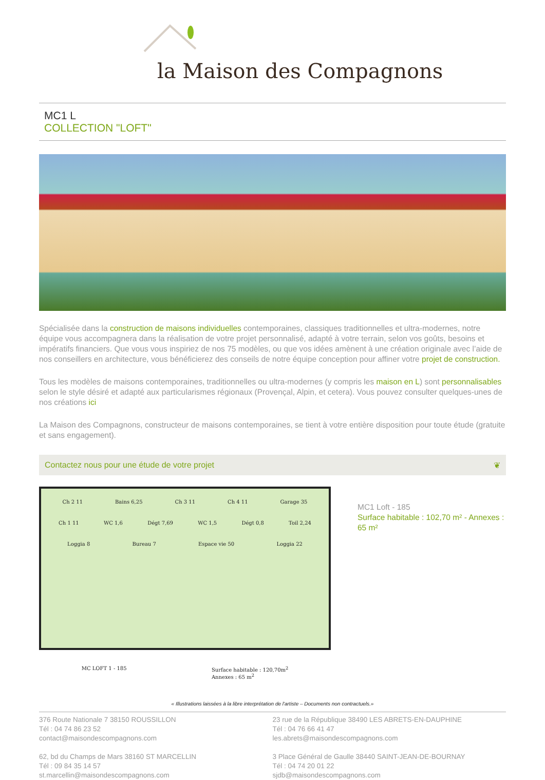la Maison des Compagnons
MC1 L
COLLECTION "LOFT"
Spécialisée dans la construction de maisons individuelles contemporaines, classiques traditionnelles et ultra-modernes, notre équipe vous accompagnera dans la réalisation de votre projet personnalisé, adapté à votre terrain, selon vos goûts, besoins et impératifs financiers. Que vous vous inspiriez de nos 75 modèles, ou que vos idées amènent à une création originale avec l’aide de nos conseillers en architecture, vous bénéficierez des conseils de notre équipe conception pour affiner votre projet de construction.
Tous les modèles de maisons contemporaines, traditionnelles ou ultra-modernes (y compris les maison en L) sont personnalisables selon le style désiré et adapté aux particularismes régionaux (Provençal, Alpin, et cetera). Vous pouvez consulter quelques-unes de nos créations ici
La Maison des Compagnons, constructeur de maisons contemporaines, se tient à votre entière disposition pour toute étude (gratuite et sans engagement).
Contactez nous pour une étude de votre projet ❦
Ch 2 11 Bains 6,25 Ch 3 11 Ch 4 11 Garage 35
Ch 1 11 WC 1,6 Dégt 7,69 WC 1,5 Dégt 0,8 Toil 2,24
Loggia 8 Bureau 7 Espace vie 50 Loggia 22
MC LOFT 1 - 185 Surface habitable : 120,70m<sup>2</sup>
Annexes : 65 m<sup>2</sup>
MC1 Loft - 185
Surface habitable : 102,70 m² - Annexes : 65 m²
« Illustrations laissées à la libre interprétation de l'artiste – Documents non contractuels.»
376 Route Nationale 7 38150 ROUSSILLON
Tél : 04 74 86 23 52
contact@maisondescompagnons.com
62, bd du Champs de Mars 38160 ST MARCELLIN
Tél : 09 84 35 14 57
st.marcellin@maisondescompagnons.com
23 rue de la République 38490 LES ABRETS-EN-DAUPHINE
Tél : 04 76 66 41 47
les.abrets@maisondescompagnons.com
3 Place Général de Gaulle 38440 SAINT-JEAN-DE-BOURNAY
Tél : 04 74 20 01 22
sjdb@maisondescompagnons.com